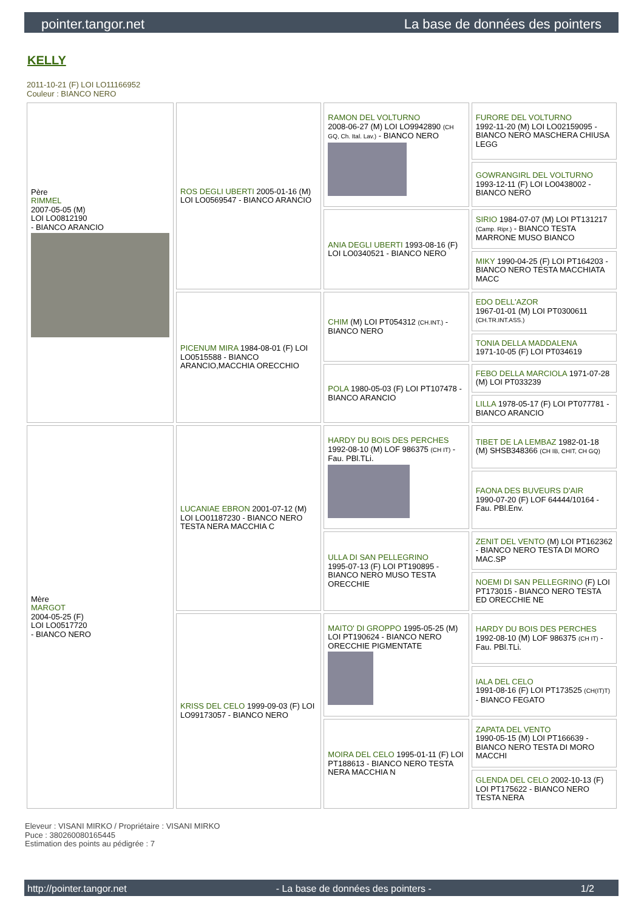pointer.tangor.net La base de données des pointers
KELLY
2011-10-21 (F) LOI LO11166952
Couleur : BIANCO NERO
| Père RIMMEL 2007-05-05 (M) LOI LO0812190 - BIANCO ARANCIO | ROS DEGLI UBERTI 2005-01-16 (M) LOI LO0569547 - BIANCO ARANCIO | RAMON DEL VOLTURNO 2008-06-27 (M) LOI LO9942890 (CH GQ, Ch. Ital. Lav.) - BIANCO NERO | FURORE DEL VOLTURNO 1992-11-20 (M) LOI LO02159095 - BIANCO NERO MASCHERA CHIUSA LEGG |
| | | | GOWRANGIRL DEL VOLTURNO 1993-12-11 (F) LOI LO0438002 - BIANCO NERO |
| | | ANIA DEGLI UBERTI 1993-08-16 (F) LOI LO0340521 - BIANCO NERO | SIRIO 1984-07-07 (M) LOI PT131217 (Camp. Ripr.) - BIANCO TESTA MARRONE MUSO BIANCO |
| | | | MIKY 1990-04-25 (F) LOI PT164203 - BIANCO NERO TESTA MACCHIATA MACC |
| | PICENUM MIRA 1984-08-01 (F) LOI LO0515588 - BIANCO ARANCIO,MACCHIA ORECCHIO | CHIM (M) LOI PT054312 (CH.INT.) - BIANCO NERO | EDO DELL'AZOR 1967-01-01 (M) LOI PT0300611 (CH.TR.INT.ASS.) |
| | | | TONIA DELLA MADDALENA 1971-10-05 (F) LOI PT034619 |
| | | POLA 1980-05-03 (F) LOI PT107478 - BIANCO ARANCIO | FEBO DELLA MARCIOLA 1971-07-28 (M) LOI PT033239 |
| | | | LILLA 1978-05-17 (F) LOI PT077781 - BIANCO ARANCIO |
| Mère MARGOT 2004-05-25 (F) LOI LO0517720 - BIANCO NERO | LUCANIAE EBRON 2001-07-12 (M) LOI LO01187230 - BIANCO NERO TESTA NERA MACCHIA C | HARDY DU BOIS DES PERCHES 1992-08-10 (M) LOF 986375 (CH IT) - Fau. PBl.TLi. | TIBET DE LA LEMBAZ 1982-01-18 (M) SHSB348366 (CH IB, CHIT, CH GQ) |
| | | | FAONA DES BUVEURS D'AIR 1990-07-20 (F) LOF 64444/10164 - Fau. PBl.Env. |
| | | ULLA DI SAN PELLEGRINO 1995-07-13 (F) LOI PT190895 - BIANCO NERO MUSO TESTA ORECCHIE | ZENIT DEL VENTO (M) LOI PT162362 - BIANCO NERO TESTA DI MORO MAC.SP |
| | | | NOEMI DI SAN PELLEGRINO (F) LOI PT173015 - BIANCO NERO TESTA ED ORECCHIE NE |
| | KRISS DEL CELO 1999-09-03 (F) LOI LO99173057 - BIANCO NERO | MAITO' DI GROPPO 1995-05-25 (M) LOI PT190624 - BIANCO NERO ORECCHIE PIGMENTATE | HARDY DU BOIS DES PERCHES 1992-08-10 (M) LOF 986375 (CH IT) - Fau. PBl.TLi. |
| | | | IALA DEL CELO 1991-08-16 (F) LOI PT173525 (CH(IT)T) - BIANCO FEGATO |
| | | MOIRA DEL CELO 1995-01-11 (F) LOI PT188613 - BIANCO NERO TESTA NERA MACCHIA N | ZAPATA DEL VENTO 1990-05-15 (M) LOI PT166639 - BIANCO NERO TESTA DI MORO MACCHI |
| | | | GLENDA DEL CELO 2002-10-13 (F) LOI PT175622 - BIANCO NERO TESTA NERA |
Eleveur : VISANI MIRKO / Propriétaire : VISANI MIRKO
Puce : 380260080165445
Estimation des points au pédigrée : 7
http://pointer.tangor.net - La base de données des pointers - 1/2